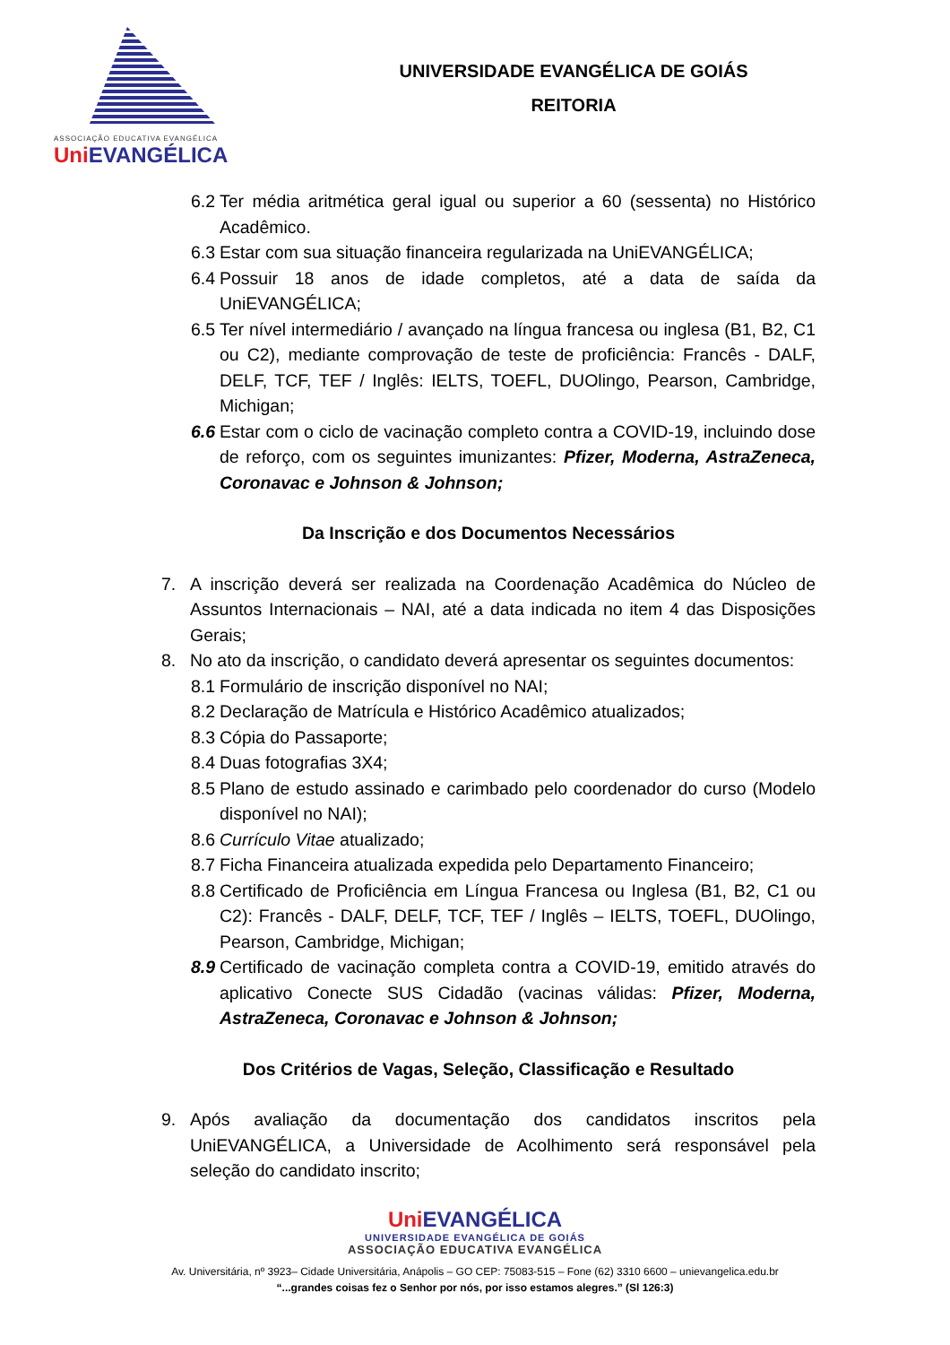ASSOCIAÇÃO EDUCATIVA EVANGÉLICA
Uni EVANGÉLICA
UNIVERSIDADE EVANGÉLICA DE GOIÁS
REITORIA
6.2 Ter média aritmética geral igual ou superior a 60 (sessenta) no Histórico Acadêmico.
6.3 Estar com sua situação financeira regularizada na UniEVANGÉLICA;
6.4 Possuir 18 anos de idade completos, até a data de saída da UniEVANGÉLICA;
6.5 Ter nível intermediário / avançado na língua francesa ou inglesa (B1, B2, C1 ou C2), mediante comprovação de teste de proficiência: Francês - DALF, DELF, TCF, TEF / Inglês: IELTS, TOEFL, DUOlingo, Pearson, Cambridge, Michigan;
6.6 Estar com o ciclo de vacinação completo contra a COVID-19, incluindo dose de reforço, com os seguintes imunizantes: Pfizer, Moderna, AstraZeneca, Coronavac e Johnson & Johnson;
Da Inscrição e dos Documentos Necessários
7. A inscrição deverá ser realizada na Coordenação Acadêmica do Núcleo de Assuntos Internacionais – NAI, até a data indicada no item 4 das Disposições Gerais;
8. No ato da inscrição, o candidato deverá apresentar os seguintes documentos:
8.1 Formulário de inscrição disponível no NAI;
8.2 Declaração de Matrícula e Histórico Acadêmico atualizados;
8.3 Cópia do Passaporte;
8.4 Duas fotografias 3X4;
8.5 Plano de estudo assinado e carimbado pelo coordenador do curso (Modelo disponível no NAI);
8.6 Currículo Vitae atualizado;
8.7 Ficha Financeira atualizada expedida pelo Departamento Financeiro;
8.8 Certificado de Proficiência em Língua Francesa ou Inglesa (B1, B2, C1 ou C2): Francês - DALF, DELF, TCF, TEF / Inglês – IELTS, TOEFL, DUOlingo, Pearson, Cambridge, Michigan;
8.9 Certificado de vacinação completa contra a COVID-19, emitido através do aplicativo Conecte SUS Cidadão (vacinas válidas: Pfizer, Moderna, AstraZeneca, Coronavac e Johnson & Johnson;
Dos Critérios de Vagas, Seleção, Classificação e Resultado
9. Após avaliação da documentação dos candidatos inscritos pela UniEVANGÉLICA, a Universidade de Acolhimento será responsável pela seleção do candidato inscrito;
Uni EVANGÉLICA
UNIVERSIDADE EVANGÉLICA DE GOIÁS
ASSOCIAÇÃO EDUCATIVA EVANGÉLICA
Av. Universitária, nº 3923– Cidade Universitária, Anápolis – GO CEP: 75083-515 – Fone (62) 3310 6600 – unievangelica.edu.br
“...grandes coisas fez o Senhor por nós, por isso estamos alegres.” (Sl 126:3)